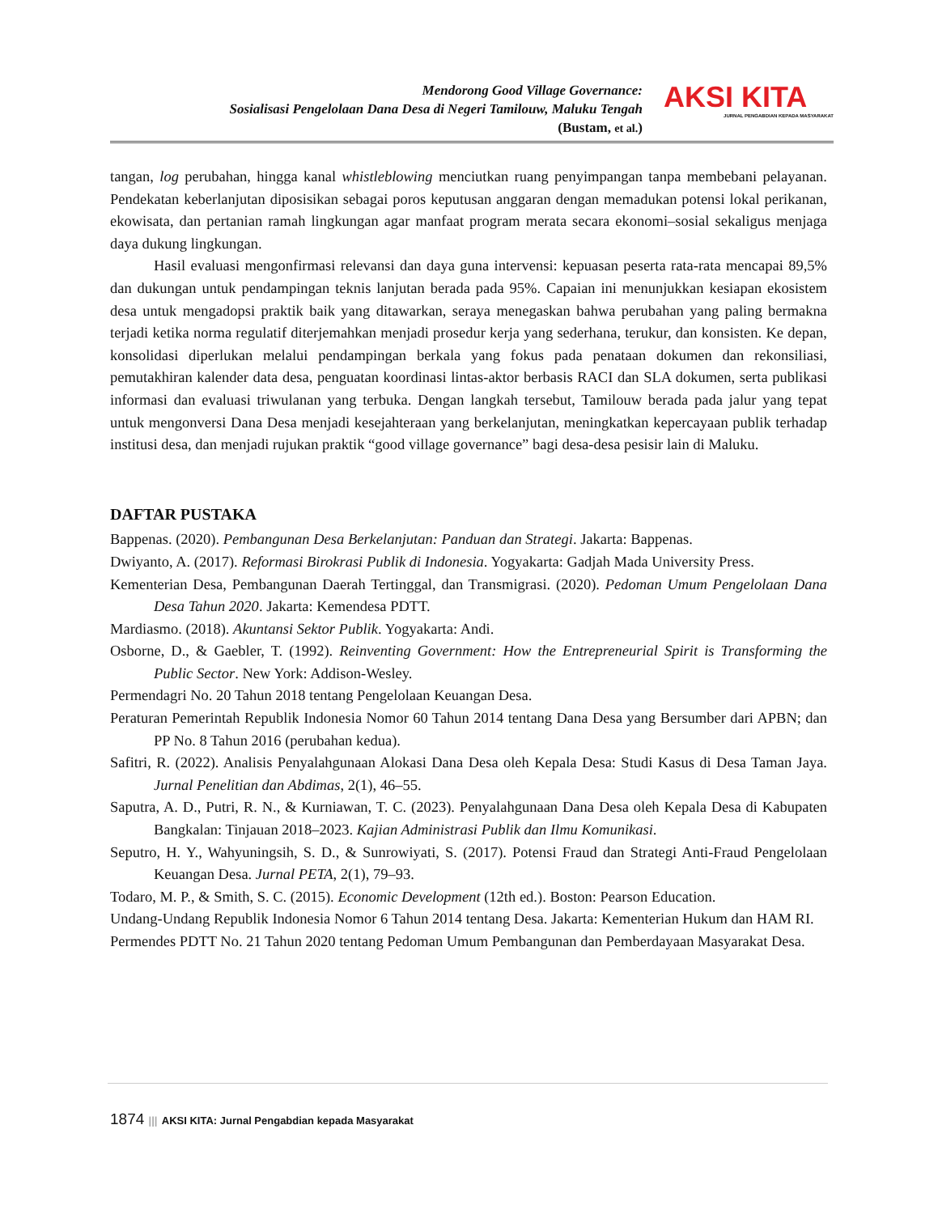Mendorong Good Village Governance:
Sosialisasi Pengelolaan Dana Desa di Negeri Tamilouw, Maluku Tengah
(Bustam, et al.)
AKSI KITA
JURNAL PENGABDIAN KEPADA MASYARAKAT
tangan, log perubahan, hingga kanal whistleblowing menciutkan ruang penyimpangan tanpa membebani pelayanan. Pendekatan keberlanjutan diposisikan sebagai poros keputusan anggaran dengan memadukan potensi lokal perikanan, ekowisata, dan pertanian ramah lingkungan agar manfaat program merata secara ekonomi–sosial sekaligus menjaga daya dukung lingkungan.
Hasil evaluasi mengonfirmasi relevansi dan daya guna intervensi: kepuasan peserta rata-rata mencapai 89,5% dan dukungan untuk pendampingan teknis lanjutan berada pada 95%. Capaian ini menunjukkan kesiapan ekosistem desa untuk mengadopsi praktik baik yang ditawarkan, seraya menegaskan bahwa perubahan yang paling bermakna terjadi ketika norma regulatif diterjemahkan menjadi prosedur kerja yang sederhana, terukur, dan konsisten. Ke depan, konsolidasi diperlukan melalui pendampingan berkala yang fokus pada penataan dokumen dan rekonsiliasi, pemutakhiran kalender data desa, penguatan koordinasi lintas-aktor berbasis RACI dan SLA dokumen, serta publikasi informasi dan evaluasi triwulanan yang terbuka. Dengan langkah tersebut, Tamilouw berada pada jalur yang tepat untuk mengonversi Dana Desa menjadi kesejahteraan yang berkelanjutan, meningkatkan kepercayaan publik terhadap institusi desa, dan menjadi rujukan praktik “good village governance” bagi desa-desa pesisir lain di Maluku.
DAFTAR PUSTAKA
Bappenas. (2020). Pembangunan Desa Berkelanjutan: Panduan dan Strategi. Jakarta: Bappenas.
Dwiyanto, A. (2017). Reformasi Birokrasi Publik di Indonesia. Yogyakarta: Gadjah Mada University Press.
Kementerian Desa, Pembangunan Daerah Tertinggal, dan Transmigrasi. (2020). Pedoman Umum Pengelolaan Dana Desa Tahun 2020. Jakarta: Kemendesa PDTT.
Mardiasmo. (2018). Akuntansi Sektor Publik. Yogyakarta: Andi.
Osborne, D., & Gaebler, T. (1992). Reinventing Government: How the Entrepreneurial Spirit is Transforming the Public Sector. New York: Addison-Wesley.
Permendagri No. 20 Tahun 2018 tentang Pengelolaan Keuangan Desa.
Peraturan Pemerintah Republik Indonesia Nomor 60 Tahun 2014 tentang Dana Desa yang Bersumber dari APBN; dan PP No. 8 Tahun 2016 (perubahan kedua).
Safitri, R. (2022). Analisis Penyalahgunaan Alokasi Dana Desa oleh Kepala Desa: Studi Kasus di Desa Taman Jaya. Jurnal Penelitian dan Abdimas, 2(1), 46–55.
Saputra, A. D., Putri, R. N., & Kurniawan, T. C. (2023). Penyalahgunaan Dana Desa oleh Kepala Desa di Kabupaten Bangkalan: Tinjauan 2018–2023. Kajian Administrasi Publik dan Ilmu Komunikasi.
Seputro, H. Y., Wahyuningsih, S. D., & Sunrowiyati, S. (2017). Potensi Fraud dan Strategi Anti-Fraud Pengelolaan Keuangan Desa. Jurnal PETA, 2(1), 79–93.
Todaro, M. P., & Smith, S. C. (2015). Economic Development (12th ed.). Boston: Pearson Education.
Undang-Undang Republik Indonesia Nomor 6 Tahun 2014 tentang Desa. Jakarta: Kementerian Hukum dan HAM RI.
Permendes PDTT No. 21 Tahun 2020 tentang Pedoman Umum Pembangunan dan Pemberdayaan Masyarakat Desa.
1874 ||| AKSI KITA: Jurnal Pengabdian kepada Masyarakat